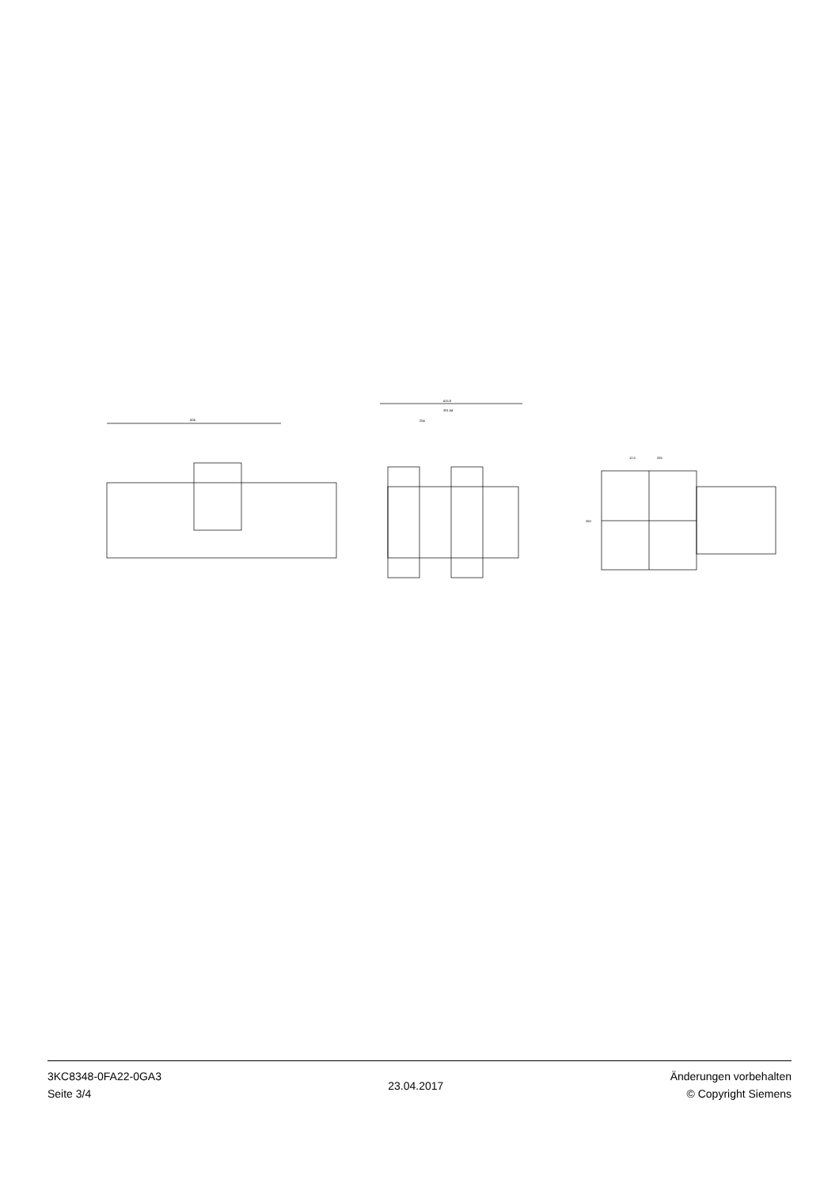504
415.8
391.54
254
12.5
255
250
3KC8348-0FA22-0GA3
Seite 3/4
23.04.2017
Änderungen vorbehalten
© Copyright Siemens